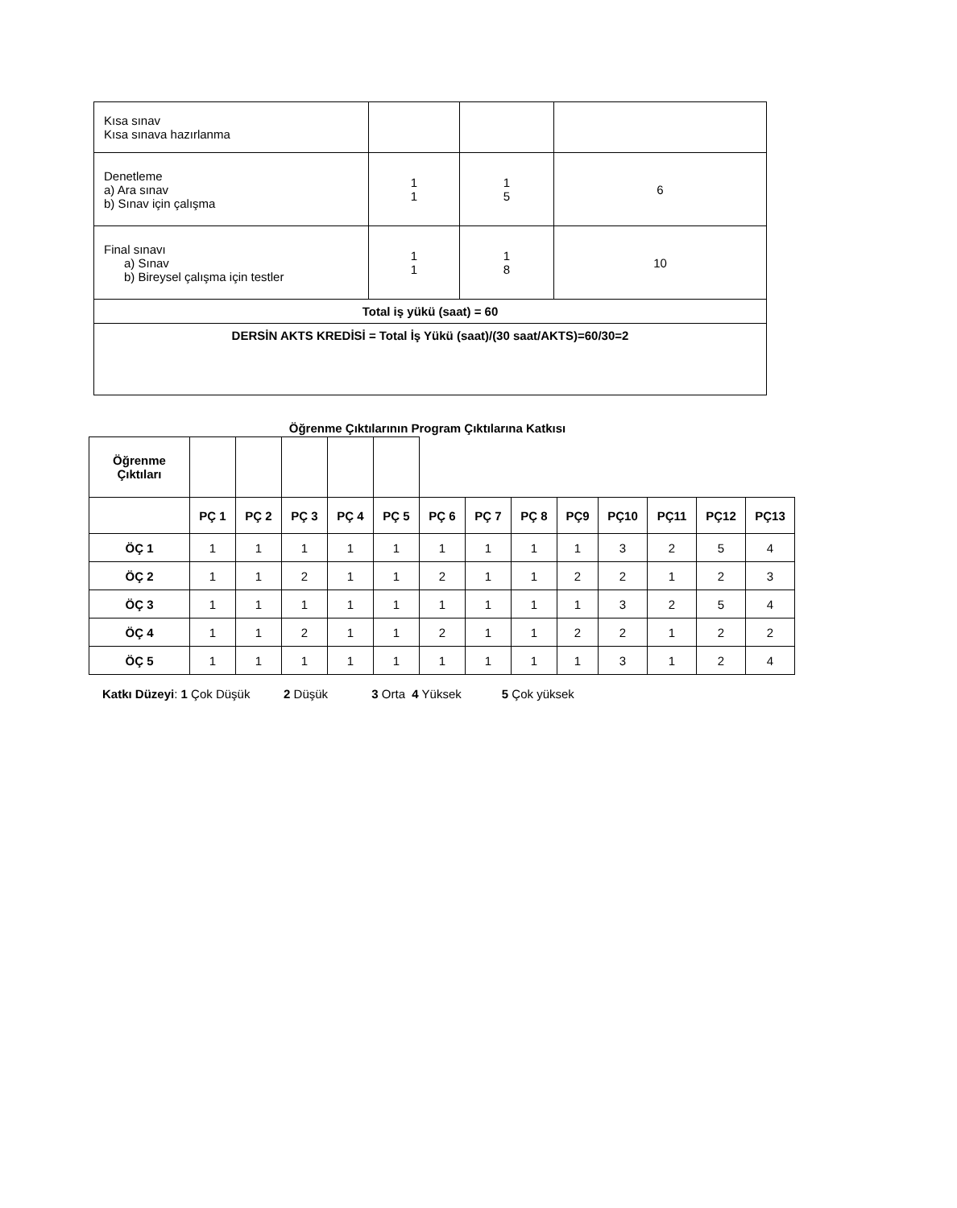| Kısa sınav Kısa sınava hazırlanma | | | |
| Denetleme a) Ara sınav b) Sınav için çalışma | 1 1 | 1 5 | 6 |
| Final sınavı a) Sınav b) Bireysel çalışma için testler | 1 1 | 1 8 | 10 |
| Total iş yükü (saat) = 60 | | | |
| DERSİN AKTS KREDİSİ = Total İş Yükü (saat)/(30 saat/AKTS)=60/30=2 | | | |
Öğrenme Çıktılarının Program Çıktılarına Katkısı
| Öğrenme Çıktıları | | | | | | | | | | | | | |
| | PÇ 1 | PÇ 2 | PÇ 3 | PÇ 4 | PÇ 5 | PÇ 6 | PÇ 7 | PÇ 8 | PÇ9 | PÇ10 | PÇ11 | PÇ12 | PÇ13 |
| ÖÇ 1 | 1 | 1 | 1 | 1 | 1 | 1 | 1 | 1 | 1 | 3 | 2 | 5 | 4 |
| ÖÇ 2 | 1 | 1 | 2 | 1 | 1 | 2 | 1 | 1 | 2 | 2 | 1 | 2 | 3 |
| ÖÇ 3 | 1 | 1 | 1 | 1 | 1 | 1 | 1 | 1 | 1 | 3 | 2 | 5 | 4 |
| ÖÇ 4 | 1 | 1 | 2 | 1 | 1 | 2 | 1 | 1 | 2 | 2 | 1 | 2 | 2 |
| ÖÇ 5 | 1 | 1 | 1 | 1 | 1 | 1 | 1 | 1 | 1 | 3 | 1 | 2 | 4 |
Katkı Düzeyi: 1 Çok Düşük 2 Düşük 3 Orta 4 Yüksek 5 Çok yüksek